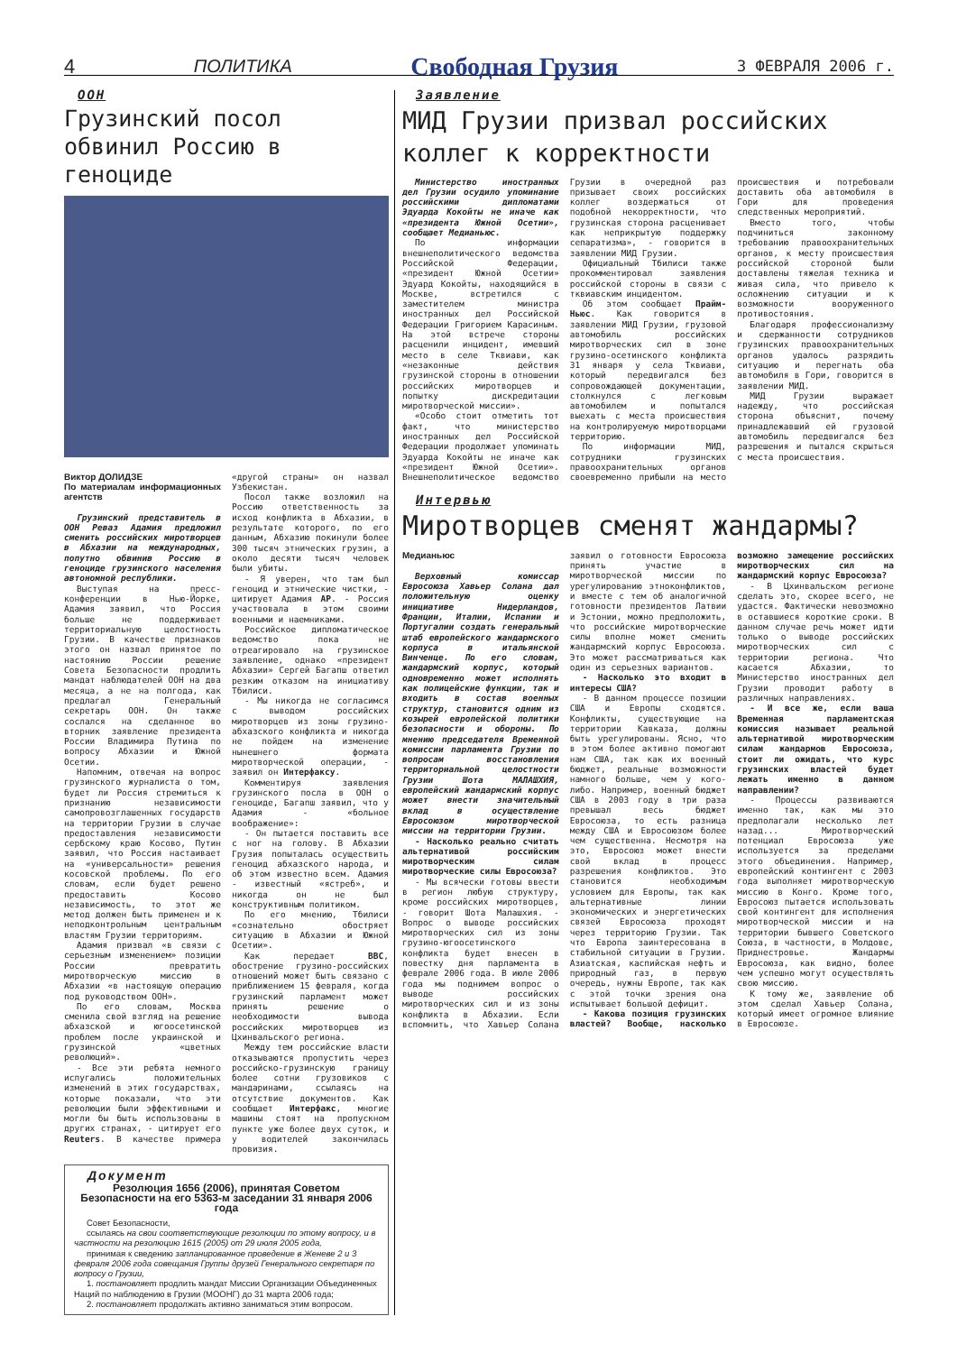4 ПОЛИТИКА Свободная Грузия 3 ФЕВРАЛЯ 2006 г.
ООН
Грузинский посол обвинил Россию в геноциде
Виктор ДОЛИДЗЕ
По материалам информационных агентств
Грузинский представитель в ООН Реваз Адамия предложил сменить российских миротворцев в Абхазии на международных, попутно обвинив Россию в геноциде грузинского населения автономной республики.
Выступая на пресс-конференции в Нью-Йорке, Адамия заявил, что Россия больше не поддерживает территориальную целостность Грузии. В качестве признаков этого он назвал принятое по настоянию России решение Совета Безопасности продлить мандат наблюдателей ООН на два месяца, а не на полгода, как предлагал Генеральный секретарь ООН. Он также сослался на сделанное во вторник заявление президента России Владимира Путина по вопросу Абхазии и Южной Осетии.
Напомним, отвечая на вопрос грузинского журналиста о том, будет ли Россия стремиться к признанию независимости самопровозглашенных государств на территории Грузии в случае предоставления независимости сербскому краю Косово, Путин заявил, что Россия настаивает на «универсальности» решения косовской проблемы. По его словам, если будет решено предоставить Косово независимость, то этот же метод должен быть применен и к неподконтрольным центральным властям Грузии территориям.
Адамия призвал «в связи с серьезным изменением» позиции России превратить миротворческую миссию в Абхазии «в настоящую операцию под руководством ООН».
По его словам, Москва сменила свой взгляд на решение абхазской и югоосетинской проблем после украинской и грузинской «цветных революций».
- Все эти ребята немного испугались положительных изменений в этих государствах, которые показали, что эти революции были эффективными и могли бы быть использованы в других странах, - цитирует его Reuters. В качестве примера «другой страны» он назвал Узбекистан.
Посол также возложил на Россию ответственность за исход конфликта в Абхазии, в результате которого, по его данным, Абхазию покинули более 300 тысяч этнических грузин, а около десяти тысяч человек были убиты.
- Я уверен, что там был геноцид и этнические чистки, - цитирует Адамия AP. - Россия участвовала в этом своими военными и наемниками.
Российское дипломатическое ведомство пока не отреагировало на грузинское заявление, однако «президент Абхазии» Сергей Багапш ответил резким отказом на инициативу Тбилиси.
- Мы никогда не согласимся с выводом российских миротворцев из зоны грузино-абхазского конфликта и никогда не пойдем на изменение нынешнего формата миротворческой операции, - заявил он Интерфаксу.
Комментируя заявления грузинского посла в ООН о геноциде, Багапш заявил, что у Адамия - «больное воображение»:
- Он пытается поставить все с ног на голову. В Абхазии Грузия попыталась осуществить геноцид абхазского народа, и об этом известно всем. Адамия - известный «ястреб», и никогда он не был конструктивным политиком.
По его мнению, Тбилиси «сознательно обостряет ситуацию в Абхазии и Южной Осетии».
Как передает BBC, обострение грузино-российских отношений может быть связано с приближением 15 февраля, когда грузинский парламент может принять решение о необходимости вывода российских миротворцев из Цхинвальского региона.
Между тем российские власти отказываются пропустить через российско-грузинскую границу более сотни грузовиков с мандаринами, ссылаясь на отсутствие документов. Как сообщает Интерфакс, многие машины стоят на пропускном пункте уже более двух суток, и у водителей закончилась провизия.
Документ
Резолюция 1656 (2006), принятая Советом Безопасности на его 5363-м заседании 31 января 2006 года
Совет Безопасности,
ссылаясь на свои соответствующие резолюции по этому вопросу, и в частности на резолюцию 1615 (2005) от 29 июля 2005 года,
принимая к сведению запланированное проведение в Женеве 2 и 3 февраля 2006 года совещания Группы друзей Генерального секретаря по вопросу о Грузии,
1. постановляет продлить мандат Миссии Организации Объединенных Наций по наблюдению в Грузии (МООНГ) до 31 марта 2006 года;
2. постановляет продолжать активно заниматься этим вопросом.
Заявление
МИД Грузии призвал российских коллег к корректности
Министерство иностранных дел Грузии осудило упоминание российскими дипломатами Эдуарда Кокойты не иначе как «президента Южной Осетии», сообщает Медианьюс.
По информации внешнеполитического ведомства Российской Федерации, «президент Южной Осетии» Эдуард Кокойты, находящийся в Москве, встретился с заместителем министра иностранных дел Российской Федерации Григорием Карасиным. На этой встрече стороны расценили инцидент, имевший место в селе Тквиави, как «незаконные действия грузинской стороны в отношении российских миротворцев и попытку дискредитации миротворческой миссии».
«Особо стоит отметить тот факт, что министерство иностранных дел Российской Федерации продолжает упоминать Эдуарда Кокойты не иначе как «президент Южной Осетии». Внешнеполитическое ведомство Грузии в очередной раз призывает своих российских коллег воздержаться от подобной некорректности, что грузинская сторона расценивает как неприкрытую поддержку сепаратизма», - говорится в заявлении МИД Грузии.
Официальный Тбилиси также прокомментировал заявления российской стороны в связи с тквиавским инцидентом.
Об этом сообщает Прайм-Ньюс. Как говорится в заявлении МИД Грузии, грузовой автомобиль российских миротворческих сил в зоне грузино-осетинского конфликта 31 января у села Тквиави, который передвигался без сопровождающей документации, столкнулся с легковым автомобилем и попытался выехать с места происшествия на контролируемую миротворцами территорию.
По информации МИД, сотрудники грузинских правоохранительных органов своевременно прибыли на место происшествия и потребовали доставить оба автомобиля в Гори для проведения следственных мероприятий.
Вместо того, чтобы подчиниться законному требованию правоохранительных органов, к месту происшествия российской стороной были доставлены тяжелая техника и живая сила, что привело к осложнению ситуации и к возможности вооруженного противостояния.
Благодаря профессионализму и сдержанности сотрудников грузинских правоохранительных органов удалось разрядить ситуацию и перегнать оба автомобиля в Гори, говорится в заявлении МИД.
МИД Грузии выражает надежду, что российская сторона объяснит, почему принадлежавший ей грузовой автомобиль передвигался без разрешения и пытался скрыться с места происшествия.
Интервью
Миротворцев сменят жандармы?
Медианьюс
Верховный комиссар Евросоюза Хавьер Солана дал положительную оценку инициативе Нидерландов, Франции, Италии, Испании и Португалии создать генеральный штаб европейского жандармского корпуса в итальянской Винченце. По его словам, жандармский корпус, который одновременно может исполнять как полицейские функции, так и входить в состав военных структур, становится одним из козырей европейской политики безопасности и обороны. По мнению председателя Временной комиссии парламента Грузии по вопросам восстановления территориальной целостности Грузии Шота МАЛАШХИЯ, европейский жандармский корпус может внести значительный вклад в осуществление Евросоюзом миротворческой миссии на территории Грузии.
- Насколько реально считать альтернативой российским миротворческим силам миротворческие силы Евросоюза?
- Мы всячески готовы ввести в регион любую структуру, кроме российских миротворцев, - говорит Шота Малашхия. - Вопрос о выводе российских миротворческих сил из зоны грузино-югоосетинского конфликта будет внесен в повестку дня парламента в феврале 2006 года. В июле 2006 года мы поднимем вопрос о выводе российских миротворческих сил и из зоны конфликта в Абхазии. Если вспомнить, что Хавьер Солана заявил о готовности Евросоюза принять участие в миротворческой миссии по урегулированию этноконфликтов, и вместе с тем об аналогичной готовности президентов Латвии и Эстонии, можно предположить, что российские миротворческие силы вполне может сменить жандармский корпус Евросоюза. Это может рассматриваться как один из серьезных вариантов.
- Насколько это входит в интересы США?
- В данном процессе позиции США и Европы сходятся. Конфликты, существующие на территории Кавказа, должны быть урегулированы. Ясно, что в этом более активно помогают нам США, так как их военный бюджет, реальные возможности намного больше, чем у кого-либо. Например, военный бюджет США в 2003 году в три раза превышал весь бюджет Евросоюза, то есть разница между США и Евросоюзом более чем существенна. Несмотря на это, Евросоюз может внести свой вклад в процесс разрешения конфликтов. Это становится необходимым условием для Европы, так как альтернативные линии экономических и энергетических связей Евросоюза проходят через территорию Грузии. Так что Европа заинтересована в стабильной ситуации в Грузии. Азиатская, каспийская нефть и природный газ, в первую очередь, нужны Европе, так как с этой точки зрения она испытывает большой дефицит.
- Какова позиция грузинских властей? Вообще, насколько возможно замещение российских миротворческих сил на жандармский корпус Евросоюза?
- В Цхинвальском регионе сделать это, скорее всего, не удастся. Фактически невозможно в оставшиеся короткие сроки. В данном случае речь может идти только о выводе российских миротворческих сил с территории региона. Что касается Абхазии, то Министерство иностранных дел Грузии проводит работу в различных направлениях.
- И все же, если ваша Временная парламентская комиссия называет реальной альтернативой миротворческим силам жандармов Евросоюза, стоит ли ожидать, что курс грузинских властей будет лежать именно в данном направлении?
- Процессы развиваются именно так, как мы это предполагали несколько лет назад... Миротворческий потенциал Евросоюза уже используется за пределами этого объединения. Например, европейский контингент с 2003 года выполняет миротворческую миссию в Конго. Кроме того, Евросоюз пытается использовать свой контингент для исполнения миротворческой миссии и на территории бывшего Советского Союза, в частности, в Молдове, Приднестровье. Жандармы Евросоюза, как видно, более чем успешно могут осуществлять свою миссию.
К тому же, заявление об этом сделал Хавьер Солана, который имеет огромное влияние в Евросоюзе.